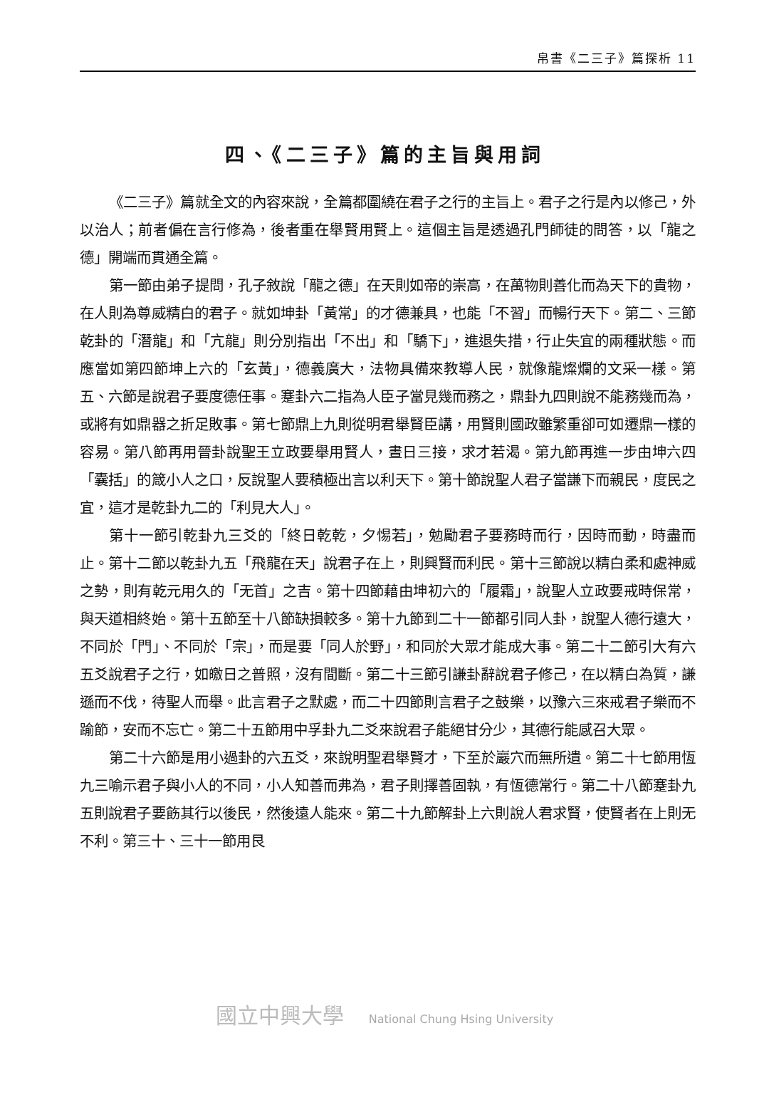帛書《二三子》篇探析 11
四、《二三子》篇的主旨與用詞
《二三子》篇就全文的內容來說，全篇都圍繞在君子之行的主旨上。君子之行是內以修己，外以治人；前者偏在言行修為，後者重在舉賢用賢上。這個主旨是透過孔門師徒的問答，以「龍之德」開端而貫通全篇。
第一節由弟子提問，孔子敘說「龍之德」在天則如帝的崇高，在萬物則善化而為天下的貴物，在人則為尊威精白的君子。就如坤卦「黃常」的才德兼具，也能「不習」而暢行天下。第二、三節乾卦的「潛龍」和「亢龍」則分別指出「不出」和「驕下」，進退失措，行止失宜的兩種狀態。而應當如第四節坤上六的「玄黃」，德義廣大，法物具備來教導人民，就像龍燦爛的文采一樣。第五、六節是說君子要度德任事。蹇卦六二指為人臣子當見幾而務之，鼎卦九四則說不能務幾而為，或將有如鼎器之折足敗事。第七節鼎上九則從明君舉賢臣講，用賢則國政雖繁重卻可如遷鼎一樣的容易。第八節再用晉卦說聖王立政要舉用賢人，晝日三接，求才若渴。第九節再進一步由坤六四「囊括」的箴小人之口，反說聖人要積極出言以利天下。第十節說聖人君子當謙下而親民，度民之宜，這才是乾卦九二的「利見大人」。
第十一節引乾卦九三爻的「終日乾乾，夕惕若」，勉勵君子要務時而行，因時而動，時盡而止。第十二節以乾卦九五「飛龍在天」說君子在上，則興賢而利民。第十三節說以精白柔和處神威之勢，則有乾元用久的「无首」之吉。第十四節藉由坤初六的「履霜」，說聖人立政要戒時保常，與天道相終始。第十五節至十八節缺損較多。第十九節到二十一節都引同人卦，說聖人德行遠大，不同於「門」、不同於「宗」，而是要「同人於野」，和同於大眾才能成大事。第二十二節引大有六五爻說君子之行，如皦日之普照，沒有間斷。第二十三節引謙卦辭說君子修己，在以精白為質，謙遜而不伐，待聖人而舉。此言君子之默處，而二十四節則言君子之鼓樂，以豫六三來戒君子樂而不踰節，安而不忘亡。第二十五節用中孚卦九二爻來說君子能絕甘分少，其德行能感召大眾。
第二十六節是用小過卦的六五爻，來說明聖君舉賢才，下至於巖穴而無所遺。第二十七節用恆九三喻示君子與小人的不同，小人知善而弗為，君子則擇善固執，有恆德常行。第二十八節蹇卦九五則說君子要飭其行以後民，然後遠人能來。第二十九節解卦上六則說人君求賢，使賢者在上則无不利。第三十、三十一節用艮
國立中興大學 National Chung Hsing University